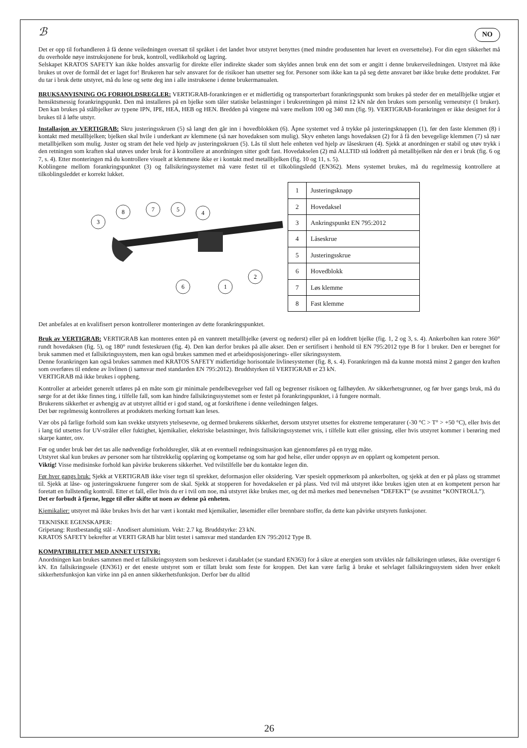ℬ NO
Det er opp til forhandleren å få denne veiledningen oversatt til språket i det landet hvor utstyret benyttes (med mindre produsenten har levert en oversettelse). For din egen sikkerhet må du overholde nøye instruksjonene for bruk, kontroll, vedlikehold og lagring.
Selskapet KRATOS SAFETY kan ikke holdes ansvarlig for direkte eller indirekte skader som skyldes annen bruk enn det som er angitt i denne brukerveiledningen. Utstyret må ikke brukes ut over de formål det er laget for! Brukeren har selv ansvaret for de risikoer han utsetter seg for. Personer som ikke kan ta på seg dette ansvaret bør ikke bruke dette produktet. Før du tar i bruk dette utstyret, må du lese og sette deg inn i alle instruksene i denne brukermanualen.
BRUKSANVISNING OG FORHOLDSREGLER: VERTIGRAB-forankringen er et midlertidig og transporterbart forankringspunkt som brukes på steder der en metallbjelke utgjør et hensiktsmessig forankringspunkt. Den må installeres på en bjelke som tåler statiske belastninger i bruksretningen på minst 12 kN når den brukes som personlig verneutstyr (1 bruker). Den kan brukes på stålbjelker av typene IPN, IPE, HEA, HEB og HEN. Bredden på vingene må være mellom 100 og 340 mm (fig. 9). VERTIGRAB-forankringen er ikke designet for å brukes til å løfte utstyr.
Installasjon av VERTIGRAB: Skru justeringsskruen (5) så langt den går inn i hovedblokken (6). Åpne systemet ved å trykke på justeringsknappen (1), før den faste klemmen (8) i kontakt med metallbjelken; bjelken skal hvile i underkant av klemmene (så nær hovedaksen som mulig). Skyv enheten langs hovedaksen (2) for å få den bevegelige klemmen (7) så nær metallbjelken som mulig. Juster og stram det hele ved hjelp av justeringsskruen (5). Lås til slutt hele enheten ved hjelp av låseskruen (4). Sjekk at anordningen er stabil og utøv trykk i den retningen som kraften skal utøves under bruk for å kontrollere at anordningen sitter godt fast. Hovedakselen (2) må ALLTID stå loddrett på metallbjelken når den er i bruk (fig. 6 og 7, s. 4). Etter monteringen må du kontrollere visuelt at klemmene ikke er i kontakt med metallbjelken (fig. 10 og 11, s. 5).
Koblingene mellom forankringspunktet (3) og fallsikringssystemet må være festet til et tilkoblingsledd (EN362). Mens systemet brukes, må du regelmessig kontrollere at tilkoblingsleddet er korrekt lukket.
3
8
7
5
4
2
6
1
| 1 | Justeringsknapp |
| 2 | Hovedaksel |
| 3 | Ankringspunkt EN 795:2012 |
| 4 | Låseskrue |
| 5 | Justeringsskrue |
| 6 | Hovedblokk |
| 7 | Løs klemme |
| 8 | Fast klemme |
Det anbefales at en kvalifisert person kontrollerer monteringen av dette forankringspunktet.
Bruk av VERTIGRAB: VERTIGRAB kan monteres enten på en vannrett metallbjelke (øverst og nederst) eller på en loddrett bjelke (fig. 1, 2 og 3, s. 4). Ankerbolten kan rotere 360° rundt hovedaksen (fig. 5), og 180° rundt festeskruen (fig. 4). Den kan derfor brukes på alle akser. Den er sertifisert i henhold til EN 795:2012 type B for 1 bruker. Den er beregnet for bruk sammen med et fallsikringssystem, men kan også brukes sammen med et arbeidsposisjonerings- eller sikringssystem.
Denne forankringen kan også brukes sammen med KRATOS SAFETY midlertidige horisontale livlinesystemer (fig. 8, s. 4). Forankringen må da kunne motstå minst 2 ganger den kraften som overføres til endene av livlinen (i samsvar med standarden EN 795:2012). Bruddstyrken til VERTIGRAB er 23 kN.
VERTIGRAB må ikke brukes i oppheng.
Kontroller at arbeidet generelt utføres på en måte som gir minimale pendelbevegelser ved fall og begrenser risikoen og fallhøyden. Av sikkerhetsgrunner, og før hver gangs bruk, må du sørge for at det ikke finnes ting, i tilfelle fall, som kan hindre fallsikringssystemet som er festet på forankringspunktet, i å fungere normalt.
Brukerens sikkerhet er avhengig av at utstyret alltid er i god stand, og at forskriftene i denne veiledningen følges.
Det bør regelmessig kontrolleres at produktets merking fortsatt kan leses.
Vær obs på farlige forhold som kan svekke utstyrets ytelsesevne, og dermed brukerens sikkerhet, dersom utstyret utsettes for ekstreme temperaturer (-30 °C > T° > +50 °C), eller hvis det i lang tid utsettes for UV-stråler eller fuktighet, kjemikalier, elektriske belastninger, hvis fallsikringssystemet vris, i tilfelle kutt eller gnissing, eller hvis utstyret kommer i berøring med skarpe kanter, osv.
Før og under bruk bør det tas alle nødvendige forholdsregler, slik at en eventuell redningssituasjon kan gjennomføres på en trygg måte.
Utstyret skal kun brukes av personer som har tilstrekkelig opplæring og kompetanse og som har god helse, eller under oppsyn av en opplært og kompetent person.
Viktig! Visse medisinske forhold kan påvirke brukerens sikkerhet. Ved tvilstilfelle bør du kontakte legen din.
Før hver gangs bruk: Sjekk at VERTIGRAB ikke viser tegn til sprekker, deformasjon eller oksidering. Vær spesielt oppmerksom på ankerbolten, og sjekk at den er på plass og strammet til. Sjekk at låse- og justeringsskruene fungerer som de skal. Sjekk at stopperen for hovedakselen er på plass. Ved tvil må utstyret ikke brukes igjen uten at en kompetent person har foretatt en fullstendig kontroll. Etter et fall, eller hvis du er i tvil om noe, må utstyret ikke brukes mer, og det må merkes med benevnelsen “DEFEKT” (se avsnittet “KONTROLL”).
Det er forbudt å fjerne, legge til eller skifte ut noen av delene på enheten.
Kjemikalier: utstyret må ikke brukes hvis det har vært i kontakt med kjemikalier, løsemidler eller brennbare stoffer, da dette kan påvirke utstyrets funksjoner.
TEKNISKE EGENSKAPER:
Gripetang: Rustbestandig stål - Anodisert aluminium. Vekt: 2.7 kg. Bruddstyrke: 23 kN.
KRATOS SAFETY bekrefter at VERTI GRAB har blitt testet i samsvar med standarden EN 795:2012 Type B.
KOMPATIBILITET MED ANNET UTSTYR:
Anordningen kan brukes sammen med et fallsikringssystem som beskrevet i databladet (se standard EN363) for å sikre at energien som utvikles når fallsikringen utløses, ikke overstiger 6 kN. En fallsikringssele (EN361) er det eneste utstyret som er tillatt brukt som feste for kroppen. Det kan være farlig å bruke et selvlaget fallsikringssystem siden hver enkelt sikkerhetsfunksjon kan virke inn på en annen sikkerhetsfunksjon. Derfor bør du alltid
26